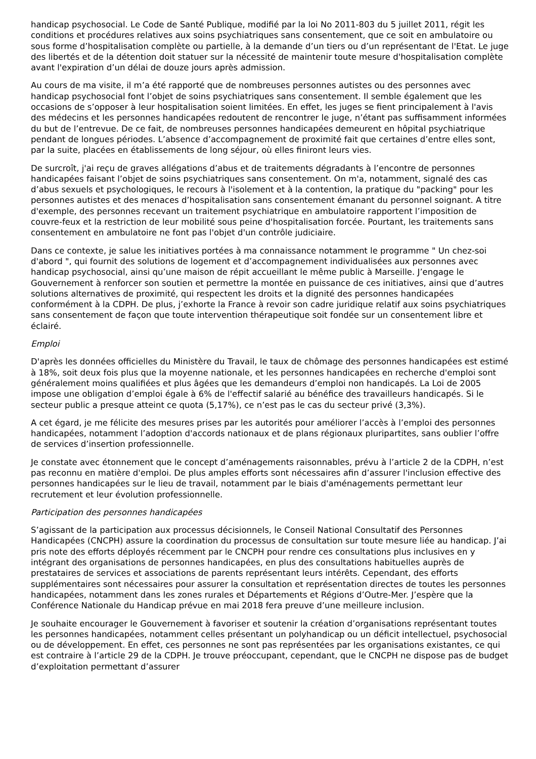handicap psychosocial. Le Code de Santé Publique, modifié par la loi No 2011-803 du 5 juillet 2011, régit les conditions et procédures relatives aux soins psychiatriques sans consentement, que ce soit en ambulatoire ou sous forme d’hospitalisation complète ou partielle, à la demande d’un tiers ou d’un représentant de l'Etat. Le juge des libertés et de la détention doit statuer sur la nécessité de maintenir toute mesure d'hospitalisation complète avant l'expiration d’un délai de douze jours après admission.
Au cours de ma visite, il m’a été rapporté que de nombreuses personnes autistes ou des personnes avec handicap psychosocial font l’objet de soins psychiatriques sans consentement. Il semble également que les occasions de s’opposer à leur hospitalisation soient limitées. En effet, les juges se fient principalement à l'avis des médecins et les personnes handicapées redoutent de rencontrer le juge, n’étant pas suffisamment informées du but de l’entrevue. De ce fait, de nombreuses personnes handicapées demeurent en hôpital psychiatrique pendant de longues périodes. L’absence d’accompagnement de proximité fait que certaines d’entre elles sont, par la suite, placées en établissements de long séjour, où elles finiront leurs vies.
De surcroît, j'ai reçu de graves allégations d’abus et de traitements dégradants à l’encontre de personnes handicapées faisant l’objet de soins psychiatriques sans consentement. On m'a, notamment, signalé des cas d’abus sexuels et psychologiques, le recours à l'isolement et à la contention, la pratique du "packing" pour les personnes autistes et des menaces d’hospitalisation sans consentement émanant du personnel soignant. A titre d'exemple, des personnes recevant un traitement psychiatrique en ambulatoire rapportent l’imposition de couvre-feux et la restriction de leur mobilité sous peine d'hospitalisation forcée. Pourtant, les traitements sans consentement en ambulatoire ne font pas l'objet d'un contrôle judiciaire.
Dans ce contexte, je salue les initiatives portées à ma connaissance notamment le programme " Un chez-soi d'abord ", qui fournit des solutions de logement et d’accompagnement individualisées aux personnes avec handicap psychosocial, ainsi qu’une maison de répit accueillant le même public à Marseille. J’engage le Gouvernement à renforcer son soutien et permettre la montée en puissance de ces initiatives, ainsi que d’autres solutions alternatives de proximité, qui respectent les droits et la dignité des personnes handicapées conformément à la CDPH. De plus, j’exhorte la France à revoir son cadre juridique relatif aux soins psychiatriques sans consentement de façon que toute intervention thérapeutique soit fondée sur un consentement libre et éclairé.
Emploi
D'après les données officielles du Ministère du Travail, le taux de chômage des personnes handicapées est estimé à 18%, soit deux fois plus que la moyenne nationale, et les personnes handicapées en recherche d'emploi sont généralement moins qualifiées et plus âgées que les demandeurs d’emploi non handicapés. La Loi de 2005 impose une obligation d’emploi égale à 6% de l'effectif salarié au bénéfice des travailleurs handicapés. Si le secteur public a presque atteint ce quota (5,17%), ce n’est pas le cas du secteur privé (3,3%).
A cet égard, je me félicite des mesures prises par les autorités pour améliorer l’accès à l’emploi des personnes handicapées, notamment l’adoption d'accords nationaux et de plans régionaux pluripartites, sans oublier l’offre de services d’insertion professionnelle.
Je constate avec étonnement que le concept d’aménagements raisonnables, prévu à l’article 2 de la CDPH, n’est pas reconnu en matière d'emploi. De plus amples efforts sont nécessaires afin d’assurer l'inclusion effective des personnes handicapées sur le lieu de travail, notamment par le biais d'aménagements permettant leur recrutement et leur évolution professionnelle.
Participation des personnes handicapées
S’agissant de la participation aux processus décisionnels, le Conseil National Consultatif des Personnes Handicapées (CNCPH) assure la coordination du processus de consultation sur toute mesure liée au handicap. J’ai pris note des efforts déployés récemment par le CNCPH pour rendre ces consultations plus inclusives en y intégrant des organisations de personnes handicapées, en plus des consultations habituelles auprès de prestataires de services et associations de parents représentant leurs intérêts. Cependant, des efforts supplémentaires sont nécessaires pour assurer la consultation et représentation directes de toutes les personnes handicapées, notamment dans les zones rurales et Départements et Régions d’Outre-Mer. J’espère que la Conférence Nationale du Handicap prévue en mai 2018 fera preuve d’une meilleure inclusion.
Je souhaite encourager le Gouvernement à favoriser et soutenir la création d’organisations représentant toutes les personnes handicapées, notamment celles présentant un polyhandicap ou un déficit intellectuel, psychosocial ou de développement. En effet, ces personnes ne sont pas représentées par les organisations existantes, ce qui est contraire à l’article 29 de la CDPH. Je trouve préoccupant, cependant, que le CNCPH ne dispose pas de budget d’exploitation permettant d’assurer